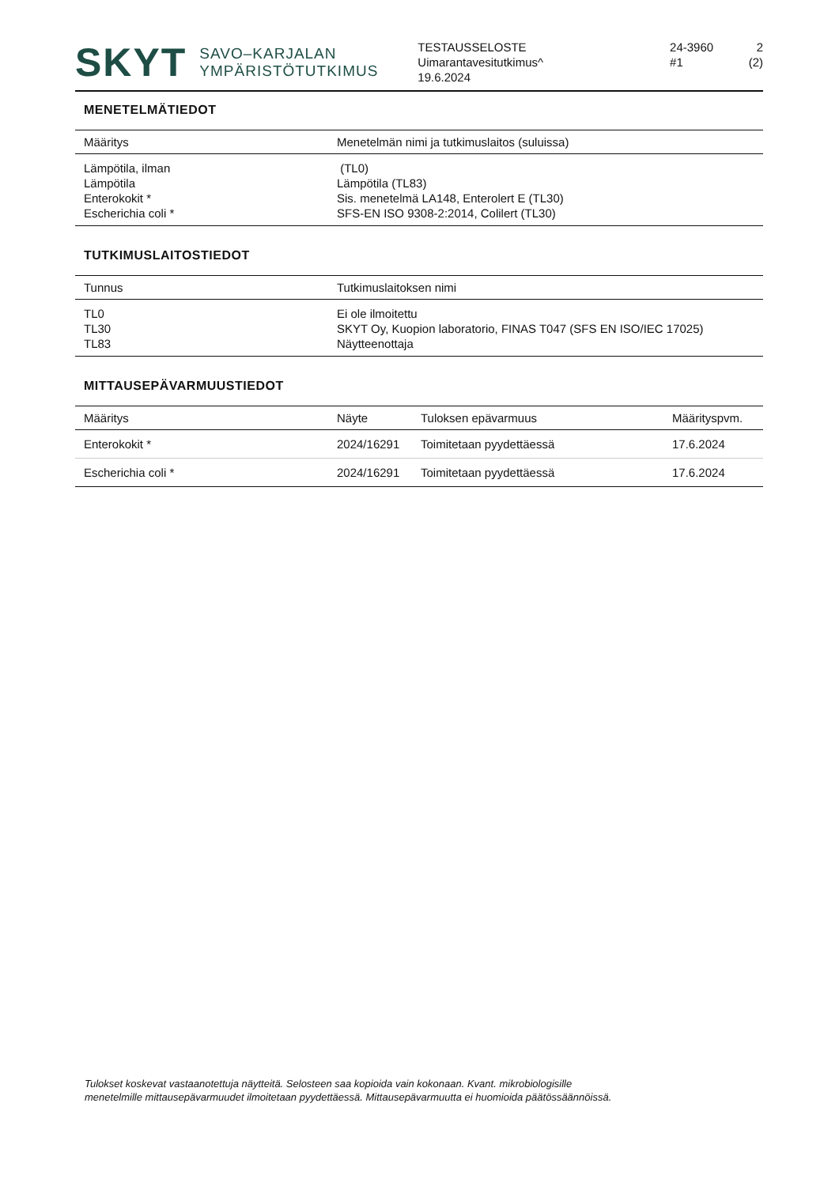SKYT SAVO–KARJALAN
YMPÄRISTÖTUTKIMUS
TESTAUSSELOSTE
Uimarantavesitutkimus^
19.6.2024
24-3960
#1
2 (2)
MENETELMÄTIEDOT
| Määritys | Menetelmän nimi ja tutkimuslaitos (suluissa) |
| --- | --- |
| Lämpötila, ilman | (TL0) |
| Lämpötila | Lämpötila (TL83) |
| Enterokokit * | Sis. menetelmä LA148, Enterolert E (TL30) |
| Escherichia coli * | SFS-EN ISO 9308-2:2014, Colilert (TL30) |
TUTKIMUSLAITOSTIEDOT
| Tunnus | Tutkimuslaitoksen nimi |
| --- | --- |
| TL0 | Ei ole ilmoitettu |
| TL30 | SKYT Oy, Kuopion laboratorio, FINAS T047 (SFS EN ISO/IEC 17025) |
| TL83 | Näytteenottaja |
MITTAUSEPÄVARMUUSTIEDOT
| Määritys | Näyte | Tuloksen epävarmuus | Määrityspvm. |
| --- | --- | --- | --- |
| Enterokokit * | 2024/16291 | Toimitetaan pyydettäessä | 17.6.2024 |
| Escherichia coli * | 2024/16291 | Toimitetaan pyydettäessä | 17.6.2024 |
Tulokset koskevat vastaanotettuja näytteitä. Selosteen saa kopioida vain kokonaan. Kvant. mikrobiologisille
menetelmille mittausepävarmuudet ilmoitetaan pyydettäessä. Mittausepävarmuutta ei huomioida päätössäännöissä.